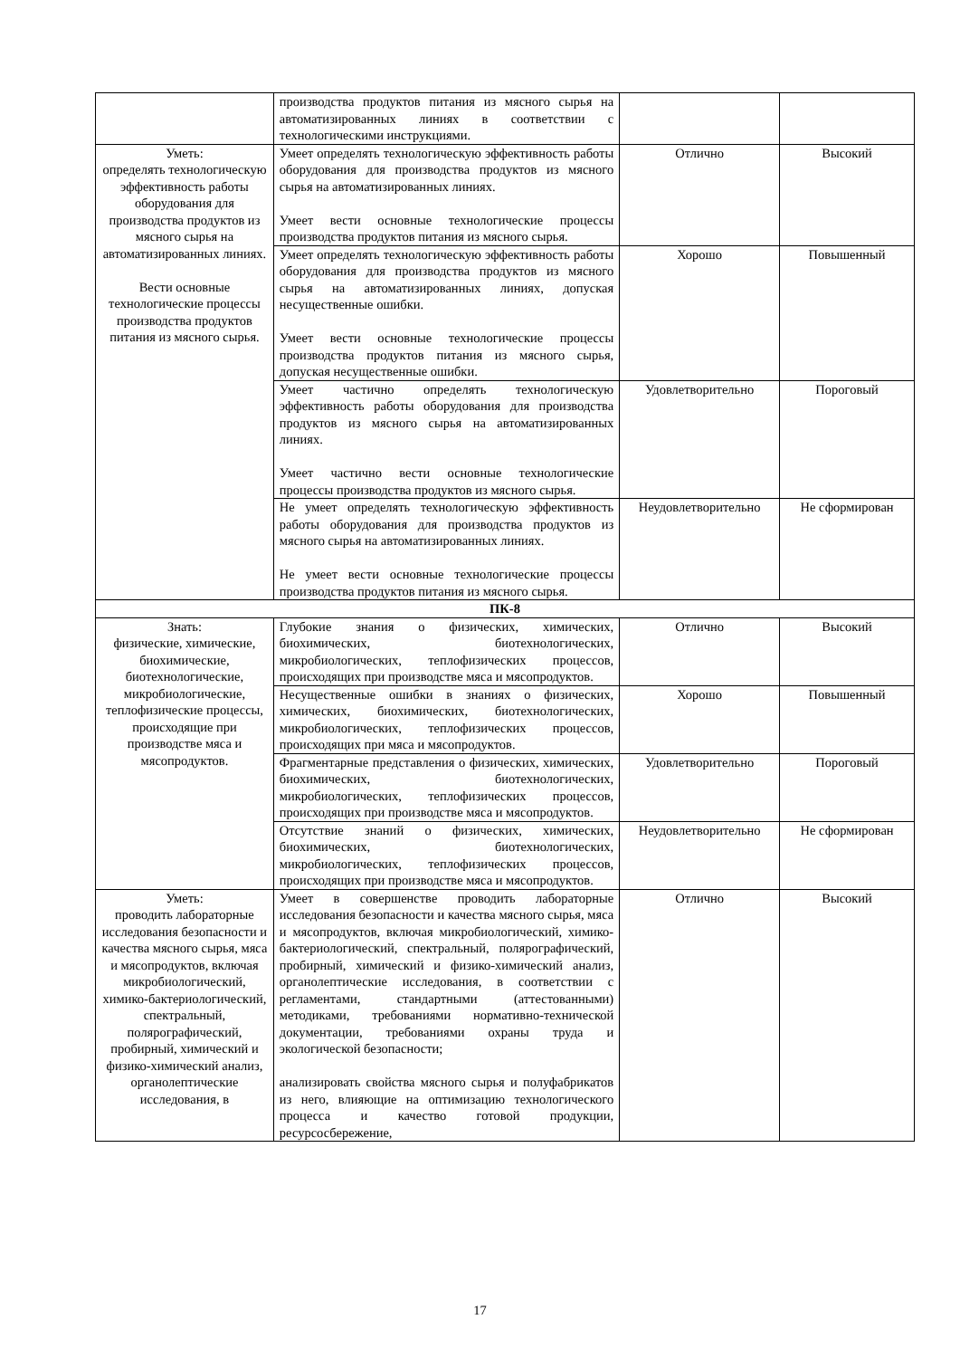| | производства продуктов питания из мясного сырья на автоматизированных линиях в соответствии с технологическими инструкциями. | | |
| Уметь: определять технологическую эффективность работы оборудования для производства продуктов из мясного сырья на автоматизированных линиях. Вести основные технологические процессы производства продуктов питания из мясного сырья. | Умеет определять технологическую эффективность работы оборудования для производства продуктов из мясного сырья на автоматизированных линиях. Умеет вести основные технологические процессы производства продуктов питания из мясного сырья. | Отлично | Высокий |
| | Умеет определять технологическую эффективность работы оборудования для производства продуктов из мясного сырья на автоматизированных линиях, допуская несущественные ошибки. Умеет вести основные технологические процессы производства продуктов питания из мясного сырья, допуская несущественные ошибки. | Хорошо | Повышенный |
| | Умеет частично определять технологическую эффективность работы оборудования для производства продуктов из мясного сырья на автоматизированных линиях. Умеет частично вести основные технологические процессы производства продуктов из мясного сырья. | Удовлетворительно | Пороговый |
| | Не умеет определять технологическую эффективность работы оборудования для производства продуктов из мясного сырья на автоматизированных линиях. Не умеет вести основные технологические процессы производства продуктов питания из мясного сырья. | Неудовлетворительно | Не сформирован |
| ПК-8 | | | |
| Знать: физические, химические, биохимические, биотехнологические, микробиологические, теплофизические процессы, происходящие при производстве мяса и мясопродуктов. | Глубокие знания о физических, химических, биохимических, биотехнологических, микробиологических, теплофизических процессов, происходящих при производстве мяса и мясопродуктов. | Отлично | Высокий |
| | Несущественные ошибки в знаниях о физических, химических, биохимических, биотехнологических, микробиологических, теплофизических процессов, происходящих при мяса и мясопродуктов. | Хорошо | Повышенный |
| | Фрагментарные представления о физических, химических, биохимических, биотехнологических, микробиологических, теплофизических процессов, происходящих при производстве мяса и мясопродуктов. | Удовлетворительно | Пороговый |
| | Отсутствие знаний о физических, химических, биохимических, биотехнологических, микробиологических, теплофизических процессов, происходящих при производстве мяса и мясопродуктов. | Неудовлетворительно | Не сформирован |
| Уметь: проводить лабораторные исследования безопасности и качества мясного сырья, мяса и мясопродуктов, включая микробиологический, химико-бактериологический, спектральный, полярографический, пробирный, химический и физико-химический анализ, органолептические исследования, в | Умеет в совершенстве проводить лабораторные исследования безопасности и качества мясного сырья, мяса и мясопродуктов, включая микробиологический, химико-бактериологический, спектральный, полярографический, пробирный, химический и физико-химический анализ, органолептические исследования, в соответствии с регламентами, стандартными (аттестованными) методиками, требованиями нормативно-технической документации, требованиями охраны труда и экологической безопасности; анализировать свойства мясного сырья и полуфабрикатов из него, влияющие на оптимизацию технологического процесса и качество готовой продукции, ресурсосбережение, | Отлично | Высокий |
17